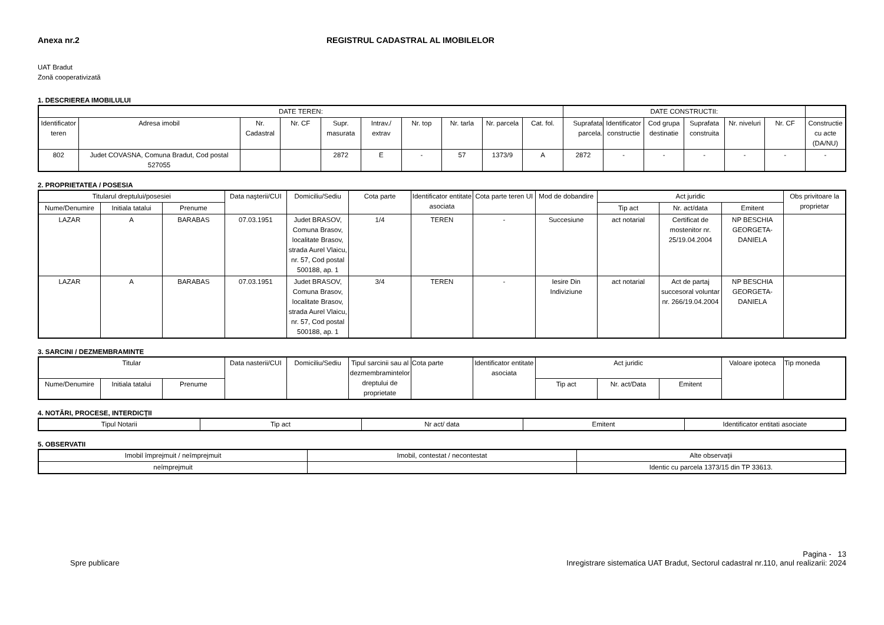Anexa nr.2 REGISTRUL CADASTRAL AL IMOBILELOR
UAT Bradut
Zonă cooperativizată
1. DESCRIEREA IMOBILULUI
| DATE TEREN: | | | | | | | | | | DATE CONSTRUCTII: | | | | | | |
| --- | --- | --- | --- | --- | --- | --- | --- | --- | --- | --- | --- | --- | --- | --- | --- | --- |
| Identificator teren | Adresa imobil | Nr. Cadastral | Nr. CF | Supr. masurata | Intrav./ extrav | Nr. top | Nr. tarla | Nr. parcela | Cat. fol. | Suprafata parcela. | Identificator constructie | Cod grupa destinatie | Suprafata construita | Nr. niveluri | Nr. CF | Constructie cu acte (DA/NU) |
| 802 | Judet COVASNA, Comuna Bradut, Cod postal 527055 | | | 2872 | E | - | 57 | 1373/9 | A | 2872 | - | - | - | - | - | - |
2. PROPRIETATEA / POSESIA
| Titularul dreptului/posesiei | | | Data naşterii/CUI | Domiciliu/Sediu | Cota parte | Identificator entitate asociata | Cota parte teren UI | Mod de dobandire | Act juridic | | | Obs privitoare la proprietar |
| --- | --- | --- | --- | --- | --- | --- | --- | --- | --- | --- | --- | --- |
| Nume/Denumire | Initiala tatalui | Prenume | | | | | | | Tip act | Nr. act/data | Emitent | |
| LAZAR | A | BARABAS | 07.03.1951 | Judet BRASOV, Comuna Brasov, localitate Brasov, strada Aurel Vlaicu, nr. 57, Cod postal 500188, ap. 1 | 1/4 | TEREN | - | Succesiune | act notarial | Certificat de mostenitor nr. 25/19.04.2004 | NP BESCHIA GEORGETA-DANIELA | |
| LAZAR | A | BARABAS | 07.03.1951 | Judet BRASOV, Comuna Brasov, localitate Brasov, strada Aurel Vlaicu, nr. 57, Cod postal 500188, ap. 1 | 3/4 | TEREN | - | Iesire Din Indiviziune | act notarial | Act de partaj succesoral voluntar nr. 266/19.04.2004 | NP BESCHIA GEORGETA-DANIELA | |
3. SARCINI / DEZMEMBRAMINTE
| Titular | | | Data nasterii/CUI | Domiciliu/Sediu | Tipul sarcinii sau al dezmembramintelor dreptului de proprietate | Cota parte | Identificator entitate asociata | Act juridic | | | Valoare ipoteca | Tip moneda |
| --- | --- | --- | --- | --- | --- | --- | --- | --- | --- | --- | --- | --- |
| Nume/Denumire | Initiala tatalui | Prenume | | | | | | Tip act | Nr. act/Data | Emitent | | |
4. NOTĂRI, PROCESE, INTERDICŢII
| Tipul Notarii | Tip act | Nr act/ data | Emitent | Identificator entitati asociate |
| --- | --- | --- | --- | --- |
5. OBSERVATII
| Imobil împrejmuit / neîmprejmuit | Imobil, contestat / necontestat | Alte observaţii |
| --- | --- | --- |
| neîmprejmuit | | Identic cu parcela 1373/15 din TP 33613. |
Spre publicare Pagina - 13
Inregistrare sistematica UAT Bradut, Sectorul cadastral nr.110, anul realizarii: 2024